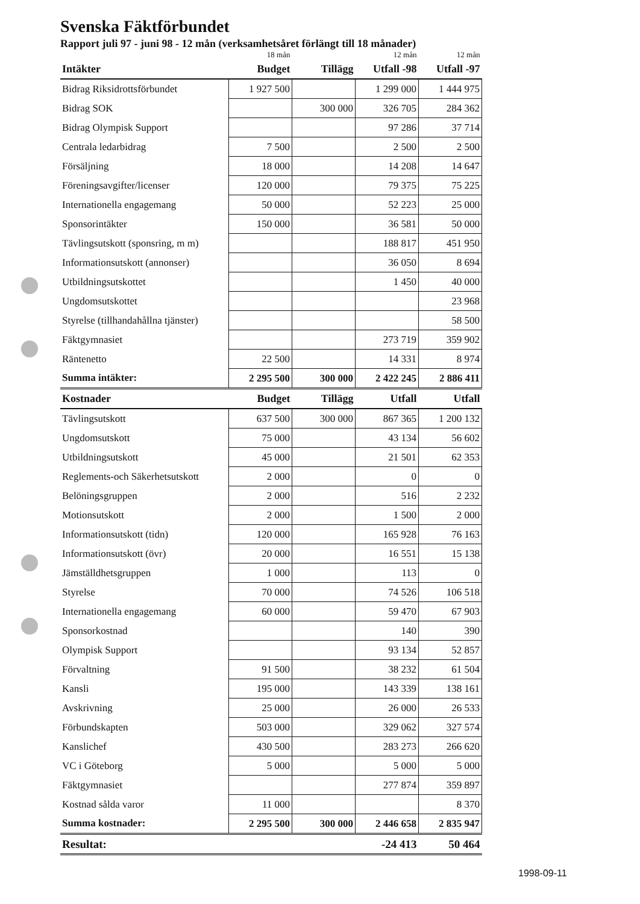Svenska Fäktförbundet
Rapport juli 97 - juni 98 - 12 mån (verksamhetsåret förlängt till 18 månader)
| | 18 mån | | 12 mån | 12 mån |
| --- | --- | --- | --- | --- |
| Intäkter | Budget | Tillägg | Utfall -98 | Utfall -97 |
| Bidrag Riksidrottsförbundet | 1 927 500 | | 1 299 000 | 1 444 975 |
| Bidrag SOK | | 300 000 | 326 705 | 284 362 |
| Bidrag Olympisk Support | | | 97 286 | 37 714 |
| Centrala ledarbidrag | 7 500 | | 2 500 | 2 500 |
| Försäljning | 18 000 | | 14 208 | 14 647 |
| Föreningsavgifter/licenser | 120 000 | | 79 375 | 75 225 |
| Internationella engagemang | 50 000 | | 52 223 | 25 000 |
| Sponsorintäkter | 150 000 | | 36 581 | 50 000 |
| Tävlingsutskott (sponsring, m m) | | | 188 817 | 451 950 |
| Informationsutskott (annonser) | | | 36 050 | 8 694 |
| Utbildningsutskottet | | | 1 450 | 40 000 |
| Ungdomsutskottet | | | | 23 968 |
| Styrelse (tillhandahållna tjänster) | | | | 58 500 |
| Fäktgymnasiet | | | 273 719 | 359 902 |
| Räntenetto | 22 500 | | 14 331 | 8 974 |
| Summa intäkter: | 2 295 500 | 300 000 | 2 422 245 | 2 886 411 |
| Kostnader | Budget | Tillägg | Utfall | Utfall |
| Tävlingsutskott | 637 500 | 300 000 | 867 365 | 1 200 132 |
| Ungdomsutskott | 75 000 | | 43 134 | 56 602 |
| Utbildningsutskott | 45 000 | | 21 501 | 62 353 |
| Reglements-och Säkerhetsutskott | 2 000 | | 0 | 0 |
| Belöningsgruppen | 2 000 | | 516 | 2 232 |
| Motionsutskott | 2 000 | | 1 500 | 2 000 |
| Informationsutskott (tidn) | 120 000 | | 165 928 | 76 163 |
| Informationsutskott (övr) | 20 000 | | 16 551 | 15 138 |
| Jämställdhetsgruppen | 1 000 | | 113 | 0 |
| Styrelse | 70 000 | | 74 526 | 106 518 |
| Internationella engagemang | 60 000 | | 59 470 | 67 903 |
| Sponsorkostnad | | | 140 | 390 |
| Olympisk Support | | | 93 134 | 52 857 |
| Förvaltning | 91 500 | | 38 232 | 61 504 |
| Kansli | 195 000 | | 143 339 | 138 161 |
| Avskrivning | 25 000 | | 26 000 | 26 533 |
| Förbundskapten | 503 000 | | 329 062 | 327 574 |
| Kanslichef | 430 500 | | 283 273 | 266 620 |
| VC i Göteborg | 5 000 | | 5 000 | 5 000 |
| Fäktgymnasiet | | | 277 874 | 359 897 |
| Kostnad sålda varor | 11 000 | | | 8 370 |
| Summa kostnader: | 2 295 500 | 300 000 | 2 446 658 | 2 835 947 |
| Resultat: | | | -24 413 | 50 464 |
1998-09-11